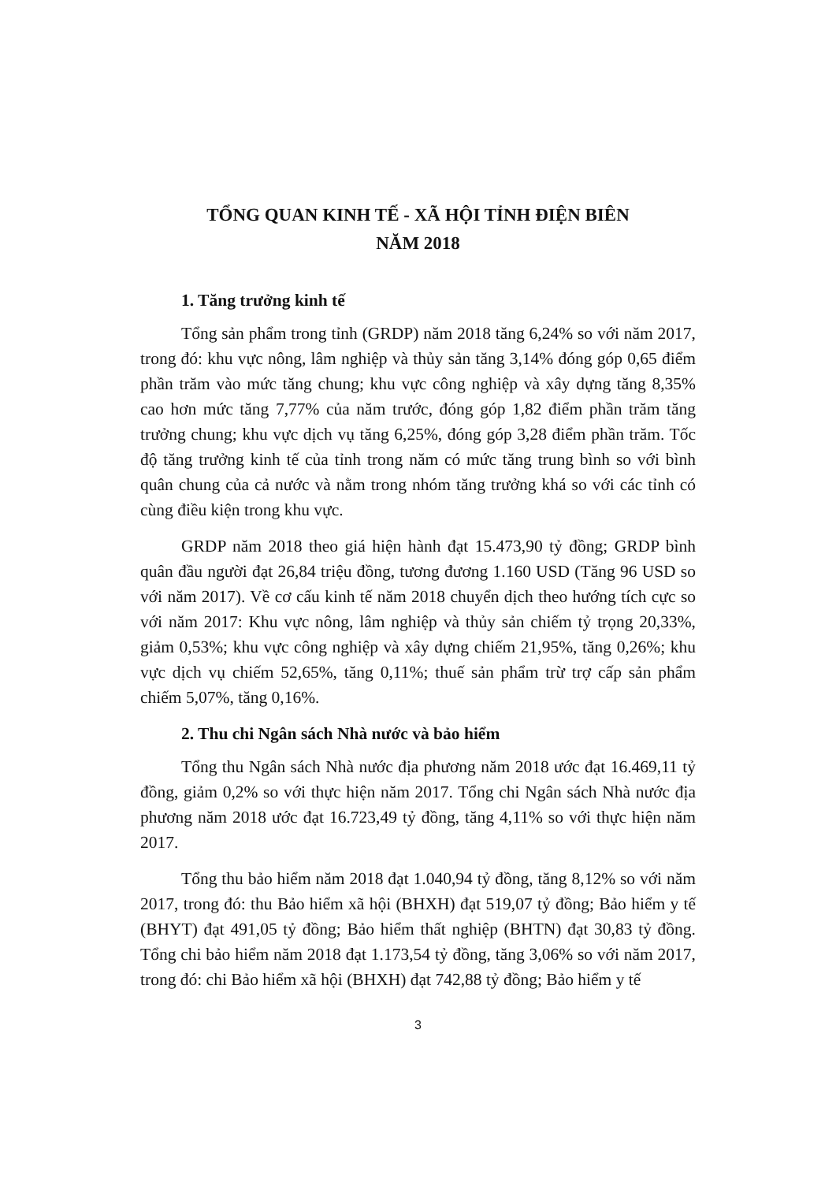TỔNG QUAN KINH TẾ - XÃ HỘI TỈNH ĐIỆN BIÊN
NĂM 2018
1. Tăng trưởng kinh tế
Tổng sản phẩm trong tỉnh (GRDP) năm 2018 tăng 6,24% so với năm 2017, trong đó: khu vực nông, lâm nghiệp và thủy sản tăng 3,14% đóng góp 0,65 điểm phần trăm vào mức tăng chung; khu vực công nghiệp và xây dựng tăng 8,35% cao hơn mức tăng 7,77% của năm trước, đóng góp 1,82 điểm phần trăm tăng trưởng chung; khu vực dịch vụ tăng 6,25%, đóng góp 3,28 điểm phần trăm. Tốc độ tăng trưởng kinh tế của tỉnh trong năm có mức tăng trung bình so với bình quân chung của cả nước và nằm trong nhóm tăng trưởng khá so với các tỉnh có cùng điều kiện trong khu vực.
GRDP năm 2018 theo giá hiện hành đạt 15.473,90 tỷ đồng; GRDP bình quân đầu người đạt 26,84 triệu đồng, tương đương 1.160 USD (Tăng 96 USD so với năm 2017). Về cơ cấu kinh tế năm 2018 chuyển dịch theo hướng tích cực so với năm 2017: Khu vực nông, lâm nghiệp và thủy sản chiếm tỷ trọng 20,33%, giảm 0,53%; khu vực công nghiệp và xây dựng chiếm 21,95%, tăng 0,26%; khu vực dịch vụ chiếm 52,65%, tăng 0,11%; thuế sản phẩm trừ trợ cấp sản phẩm chiếm 5,07%, tăng 0,16%.
2. Thu chi Ngân sách Nhà nước và bảo hiểm
Tổng thu Ngân sách Nhà nước địa phương năm 2018 ước đạt 16.469,11 tỷ đồng, giảm 0,2% so với thực hiện năm 2017. Tổng chi Ngân sách Nhà nước địa phương năm 2018 ước đạt 16.723,49 tỷ đồng, tăng 4,11% so với thực hiện năm 2017.
Tổng thu bảo hiểm năm 2018 đạt 1.040,94 tỷ đồng, tăng 8,12% so với năm 2017, trong đó: thu Bảo hiểm xã hội (BHXH) đạt 519,07 tỷ đồng; Bảo hiểm y tế (BHYT) đạt 491,05 tỷ đồng; Bảo hiểm thất nghiệp (BHTN) đạt 30,83 tỷ đồng. Tổng chi bảo hiểm năm 2018 đạt 1.173,54 tỷ đồng, tăng 3,06% so với năm 2017, trong đó: chi Bảo hiểm xã hội (BHXH) đạt 742,88 tỷ đồng; Bảo hiểm y tế
3